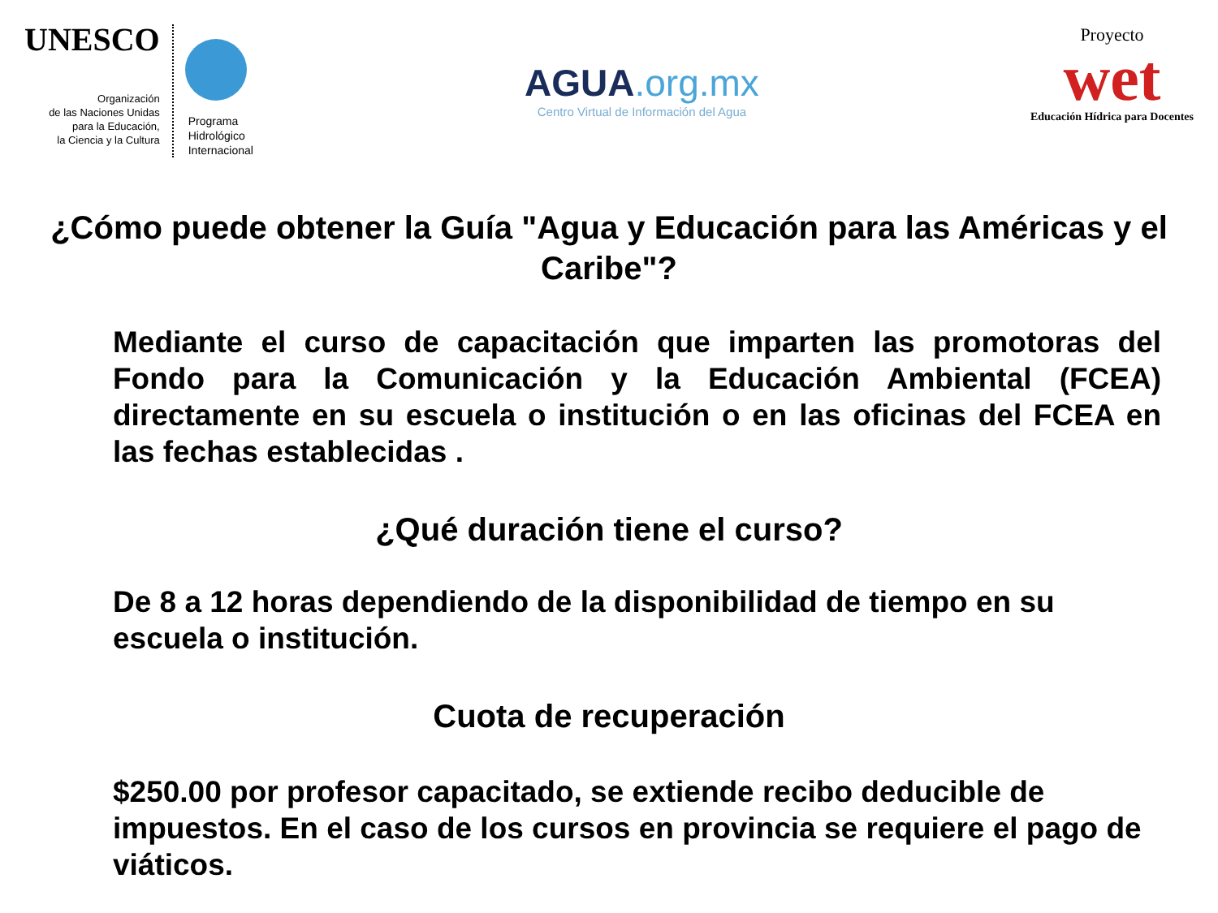UNESCO
Organización
de las Naciones Unidas
para la Educación,
la Ciencia y la Cultura
Programa
Hidrológico
Internacional
AGUA.org.mx
Centro Virtual de Información del Agua
Proyecto
wet
Educación Hídrica para Docentes
¿Cómo puede obtener la Guía "Agua y Educación para las Américas y el Caribe"?
Mediante el curso de capacitación que imparten las promotoras del Fondo para la Comunicación y la Educación Ambiental (FCEA) directamente en su escuela o institución o en las oficinas del FCEA en las fechas establecidas .
¿Qué duración tiene el curso?
De 8 a 12 horas dependiendo de la disponibilidad de tiempo en su escuela o institución.
Cuota de recuperación
$250.00 por profesor capacitado, se extiende recibo deducible de impuestos. En el caso de los cursos en provincia se requiere el pago de viáticos.